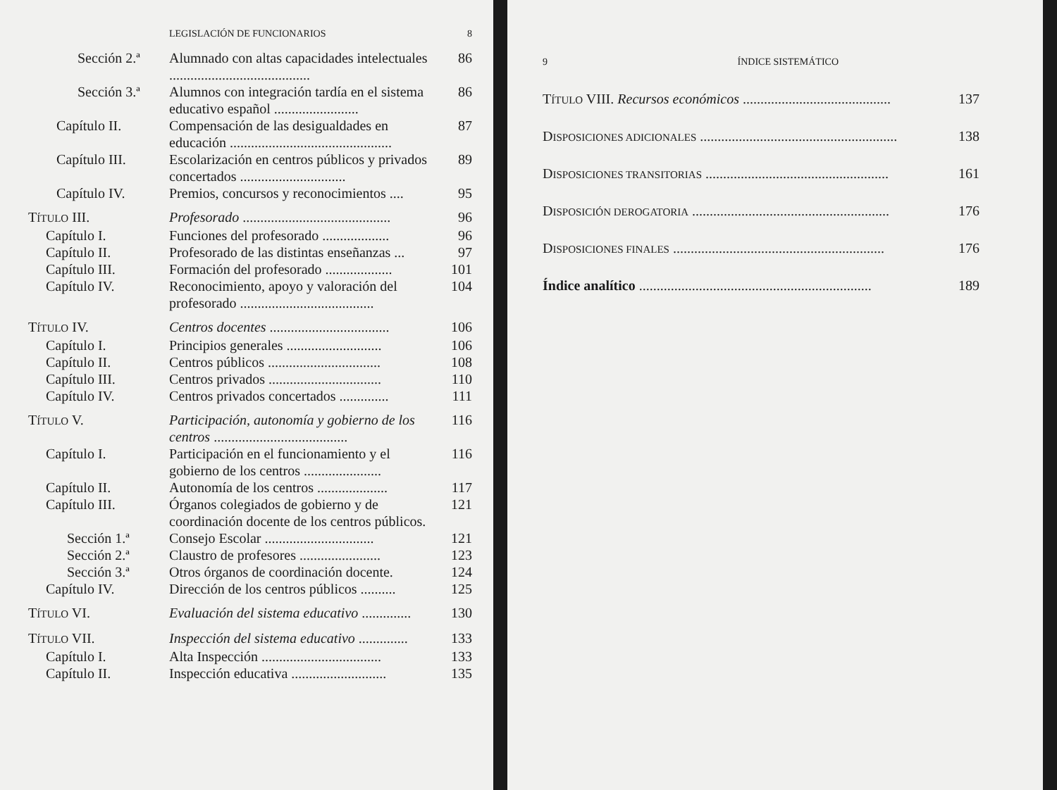LEGISLACIÓN DE FUNCIONARIOS 8
Sección 2.ª Alumnado con altas capacidades intelectuales ........................................ 86
Sección 3.ª Alumnos con integración tardía en el sistema educativo español ........................ 86
Capítulo II. Compensación de las desigualdades en educación .............................................. 87
Capítulo III. Escolarización en centros públicos y privados concertados .............................. 89
Capítulo IV. Premios, concursos y reconocimientos .... 95
TÍTULO III. Profesorado .......................................... 96
Capítulo I. Funciones del profesorado ................... 96
Capítulo II. Profesorado de las distintas enseñanzas ... 97
Capítulo III. Formación del profesorado ................... 101
Capítulo IV. Reconocimiento, apoyo y valoración del profesorado ...................................... 104
TÍTULO IV. Centros docentes .................................. 106
Capítulo I. Principios generales ........................... 106
Capítulo II. Centros públicos ................................ 108
Capítulo III. Centros privados ................................ 110
Capítulo IV. Centros privados concertados .............. 111
TÍTULO V. Participación, autonomía y gobierno de los centros ...................................... 116
Capítulo I. Participación en el funcionamiento y el gobierno de los centros ...................... 116
Capítulo II. Autonomía de los centros .................... 117
Capítulo III. Órganos colegiados de gobierno y de coordinación docente de los centros públicos. 121
Sección 1.ª Consejo Escolar ............................... 121
Sección 2.ª Claustro de profesores ....................... 123
Sección 3.ª Otros órganos de coordinación docente. 124
Capítulo IV. Dirección de los centros públicos .......... 125
TÍTULO VI. Evaluación del sistema educativo .............. 130
TÍTULO VII. Inspección del sistema educativo .............. 133
Capítulo I. Alta Inspección .................................. 133
Capítulo II. Inspección educativa ........................... 135
9 ÍNDICE SISTEMÁTICO
TÍTULO VIII. Recursos económicos .......................................... 137
DISPOSICIONES ADICIONALES ........................................................ 138
DISPOSICIONES TRANSITORIAS .................................................... 161
DISPOSICIÓN DEROGATORIA ........................................................ 176
DISPOSICIONES FINALES ............................................................ 176
Índice analítico .................................................................. 189